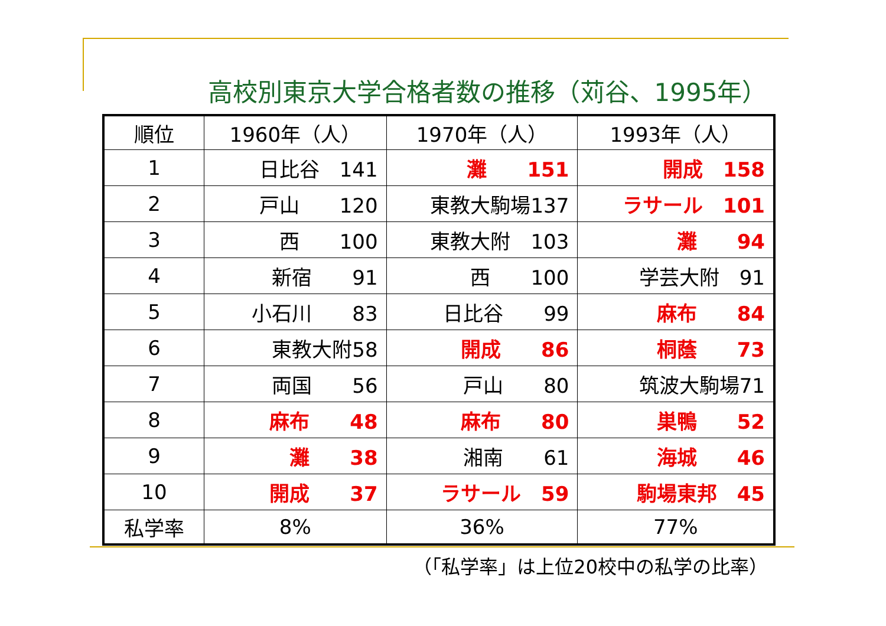高校別東京大学合格者数の推移（苅谷、1995年）
| 順位 | 1960年（人） | 1970年（人） | 1993年（人） |
| 1 | 日比谷 141 | 灘 151 | 開成 158 |
| 2 | 戸山 120 | 東教大駒場137 | ラサール 101 |
| 3 | 西 100 | 東教大附 103 | 灘 94 |
| 4 | 新宿 91 | 西 100 | 学芸大附 91 |
| 5 | 小石川 83 | 日比谷 99 | 麻布 84 |
| 6 | 東教大附58 | 開成 86 | 桐蔭 73 |
| 7 | 両国 56 | 戸山 80 | 筑波大駒場71 |
| 8 | 麻布 48 | 麻布 80 | 巣鴨 52 |
| 9 | 灘 38 | 湘南 61 | 海城 46 |
| 10 | 開成 37 | ラサール 59 | 駒場東邦 45 |
| 私学率 | 8% | 36% | 77% |
（「私学率」は上位20校中の私学の比率）